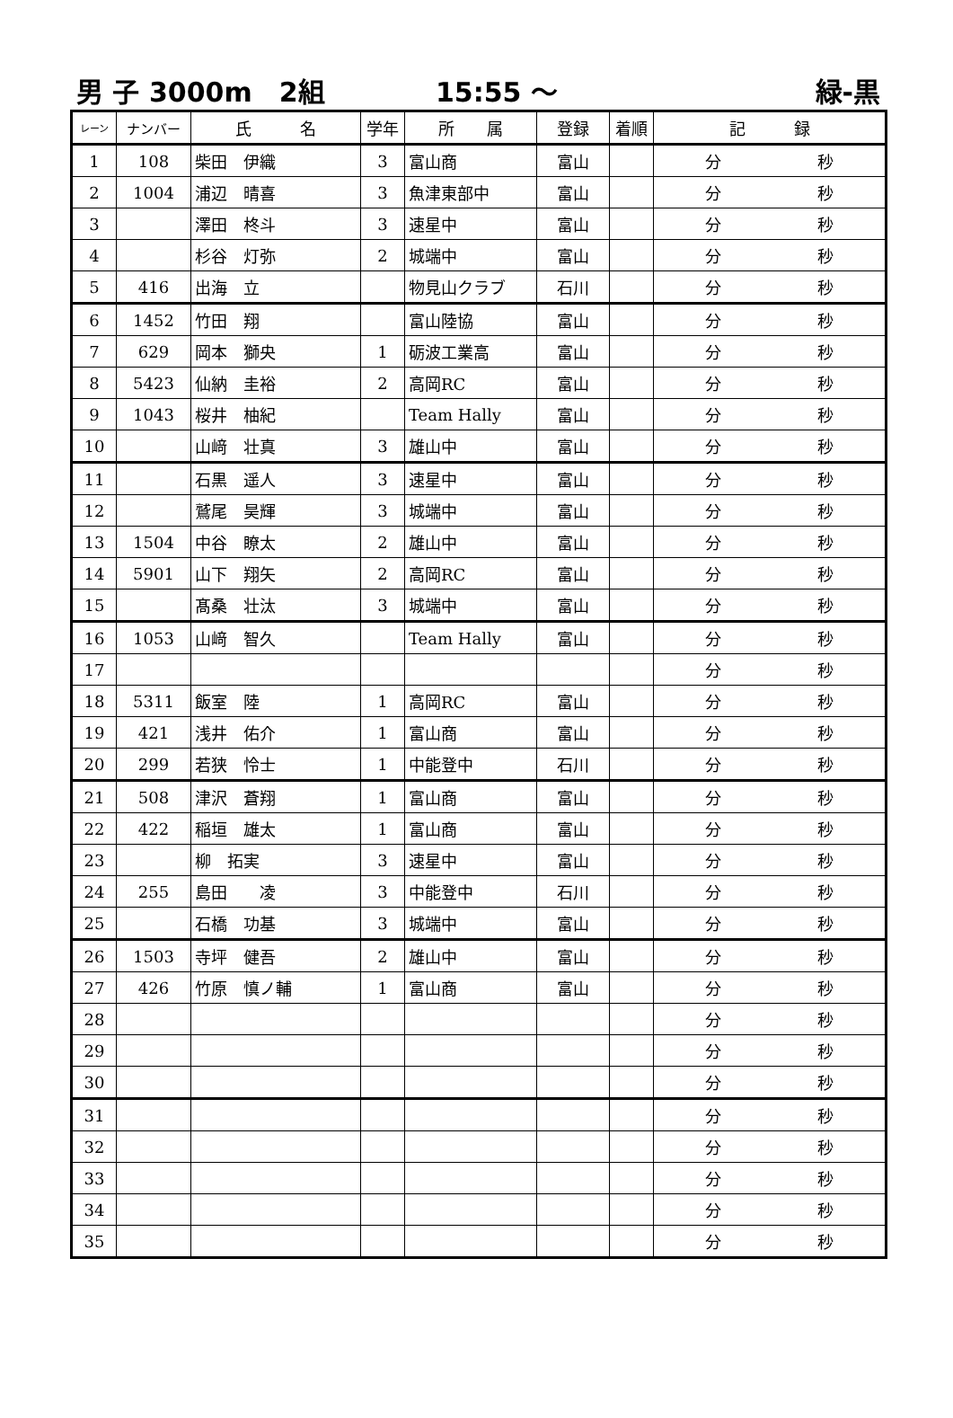男 子 3000m　2組 15:55 ～ 緑-黒
| レーン | ナンバー | 氏 名 | 学年 | 所 属 | 登録 | 着順 | 記 録 |
| --- | --- | --- | --- | --- | --- | --- | --- |
| 1 | 108 | 柴田 伊織 | 3 | 富山商 | 富山 | | 分 秒 |
| 2 | 1004 | 浦辺 晴喜 | 3 | 魚津東部中 | 富山 | | 分 秒 |
| 3 | | 澤田 柊斗 | 3 | 速星中 | 富山 | | 分 秒 |
| 4 | | 杉谷 灯弥 | 2 | 城端中 | 富山 | | 分 秒 |
| 5 | 416 | 出海 立 | | 物見山クラブ | 石川 | | 分 秒 |
| 6 | 1452 | 竹田 翔 | | 富山陸協 | 富山 | | 分 秒 |
| 7 | 629 | 岡本 獅央 | 1 | 砺波工業高 | 富山 | | 分 秒 |
| 8 | 5423 | 仙納 圭裕 | 2 | 高岡RC | 富山 | | 分 秒 |
| 9 | 1043 | 桜井 柚紀 | | Team Hally | 富山 | | 分 秒 |
| 10 | | 山﨑 壮真 | 3 | 雄山中 | 富山 | | 分 秒 |
| 11 | | 石黒 遥人 | 3 | 速星中 | 富山 | | 分 秒 |
| 12 | | 鷲尾 昊輝 | 3 | 城端中 | 富山 | | 分 秒 |
| 13 | 1504 | 中谷 瞭太 | 2 | 雄山中 | 富山 | | 分 秒 |
| 14 | 5901 | 山下 翔矢 | 2 | 高岡RC | 富山 | | 分 秒 |
| 15 | | 髙桑 壮汰 | 3 | 城端中 | 富山 | | 分 秒 |
| 16 | 1053 | 山﨑 智久 | | Team Hally | 富山 | | 分 秒 |
| 17 | | | | | | | 分 秒 |
| 18 | 5311 | 飯室 陸 | 1 | 高岡RC | 富山 | | 分 秒 |
| 19 | 421 | 浅井 佑介 | 1 | 富山商 | 富山 | | 分 秒 |
| 20 | 299 | 若狭 怜士 | 1 | 中能登中 | 石川 | | 分 秒 |
| 21 | 508 | 津沢 蒼翔 | 1 | 富山商 | 富山 | | 分 秒 |
| 22 | 422 | 稲垣 雄太 | 1 | 富山商 | 富山 | | 分 秒 |
| 23 | | 柳 拓実 | 3 | 速星中 | 富山 | | 分 秒 |
| 24 | 255 | 島田 凌 | 3 | 中能登中 | 石川 | | 分 秒 |
| 25 | | 石橋 功基 | 3 | 城端中 | 富山 | | 分 秒 |
| 26 | 1503 | 寺坪 健吾 | 2 | 雄山中 | 富山 | | 分 秒 |
| 27 | 426 | 竹原 慎ノ輔 | 1 | 富山商 | 富山 | | 分 秒 |
| 28 | | | | | | | 分 秒 |
| 29 | | | | | | | 分 秒 |
| 30 | | | | | | | 分 秒 |
| 31 | | | | | | | 分 秒 |
| 32 | | | | | | | 分 秒 |
| 33 | | | | | | | 分 秒 |
| 34 | | | | | | | 分 秒 |
| 35 | | | | | | | 分 秒 |